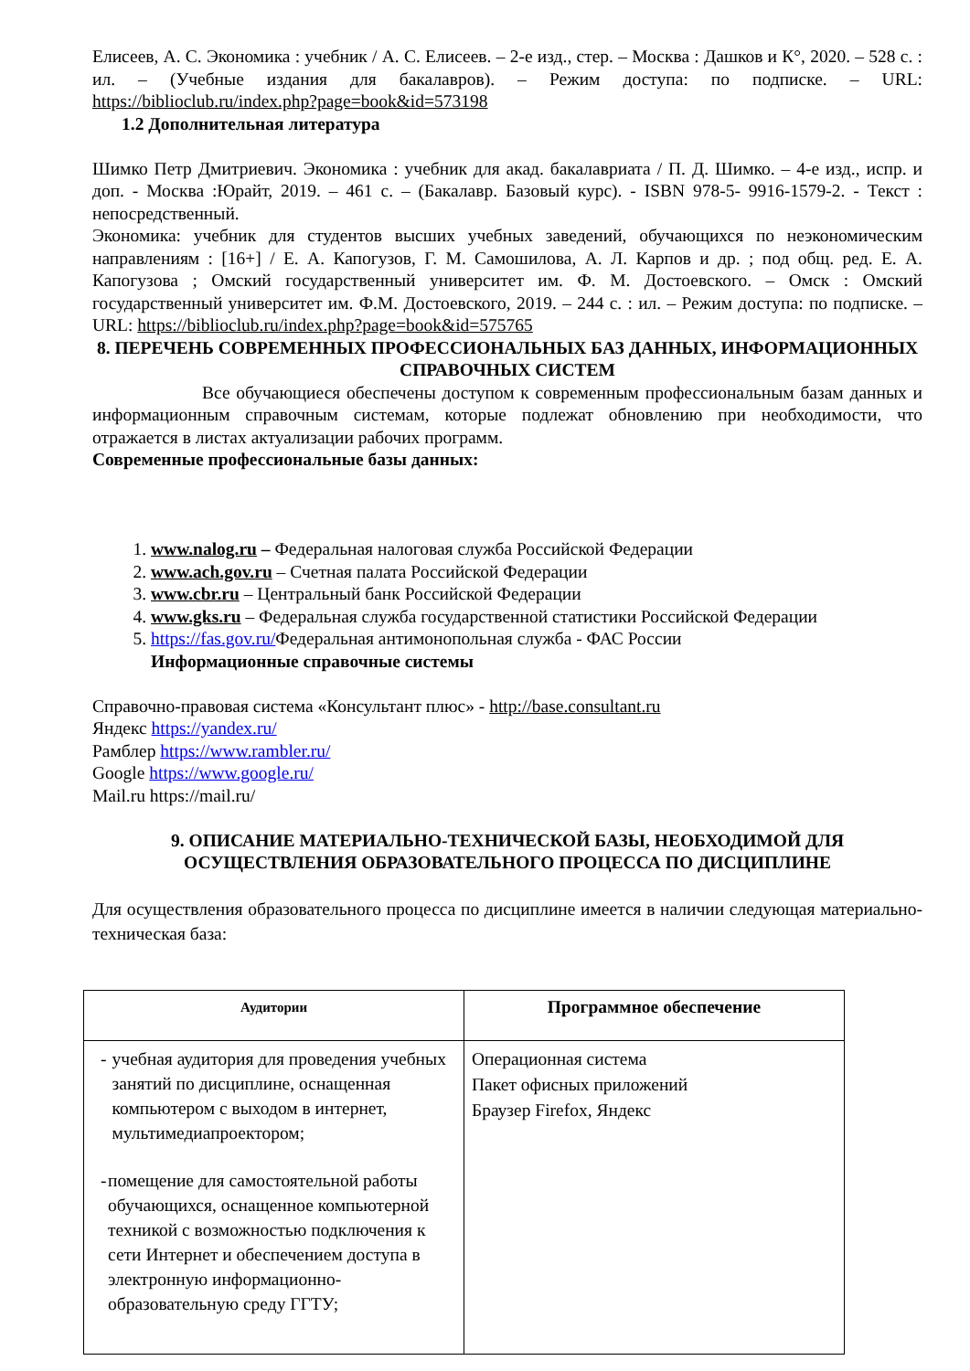Елисеев, А. С. Экономика : учебник / А. С. Елисеев. – 2-е изд., стер. – Москва : Дашков и К°, 2020. – 528 с. : ил. – (Учебные издания для бакалавров). – Режим доступа: по подписке. – URL: https://biblioclub.ru/index.php?page=book&id=573198
1.2 Дополнительная литература
Шимко Петр Дмитриевич. Экономика : учебник для акад. бакалавриата / П. Д. Шимко. – 4-е изд., испр. и доп. - Москва :Юрайт, 2019. – 461 с. – (Бакалавр. Базовый курс). - ISBN 978-5- 9916-1579-2. - Текст : непосредственный.
Экономика: учебник для студентов высших учебных заведений, обучающихся по неэкономическим направлениям : [16+] / Е. А. Капогузов, Г. М. Самошилова, А. Л. Карпов и др. ; под общ. ред. Е. А. Капогузова ; Омский государственный университет им. Ф. М. Достоевского. – Омск : Омский государственный университет им. Ф.М. Достоевского, 2019. – 244 с. : ил. – Режим доступа: по подписке. – URL: https://biblioclub.ru/index.php?page=book&id=575765
8. ПЕРЕЧЕНЬ СОВРЕМЕННЫХ ПРОФЕССИОНАЛЬНЫХ БАЗ ДАННЫХ, ИНФОРМАЦИОННЫХ СПРАВОЧНЫХ СИСТЕМ
Все обучающиеся обеспечены доступом к современным профессиональным базам данных и информационным справочным системам, которые подлежат обновлению при необходимости, что отражается в листах актуализации рабочих программ.
Современные профессиональные базы данных:
1. www.nalog.ru – Федеральная налоговая служба Российской Федерации
2. www.ach.gov.ru – Счетная палата Российской Федерации
3. www.cbr.ru – Центральный банк Российской Федерации
4. www.gks.ru – Федеральная служба государственной статистики Российской Федерации
5. https://fas.gov.ru/Федеральная антимонопольная служба - ФАС России
Информационные справочные системы
Справочно-правовая система «Консультант плюс» - http://base.consultant.ru
Яндекс https://yandex.ru/
Рамблер https://www.rambler.ru/
Google https://www.google.ru/
Mail.ru https://mail.ru/
9. ОПИСАНИЕ МАТЕРИАЛЬНО-ТЕХНИЧЕСКОЙ БАЗЫ, НЕОБХОДИМОЙ ДЛЯ ОСУЩЕСТВЛЕНИЯ ОБРАЗОВАТЕЛЬНОГО ПРОЦЕССА ПО ДИСЦИПЛИНЕ
Для осуществления образовательного процесса по дисциплине имеется в наличии следующая материально-техническая база:
| Аудитории | Программное обеспечение |
| --- | --- |
| - учебная аудитория для проведения учебных занятий по дисциплине, оснащенная компьютером с выходом в интернет, мультимедиапроектором; - помещение для самостоятельной работы обучающихся, оснащенное компьютерной техникой с возможностью подключения к сети Интернет и обеспечением доступа в электронную информационно-образовательную среду ГГТУ; | Операционная система Пакет офисных приложений Браузер Firefox, Яндекс |